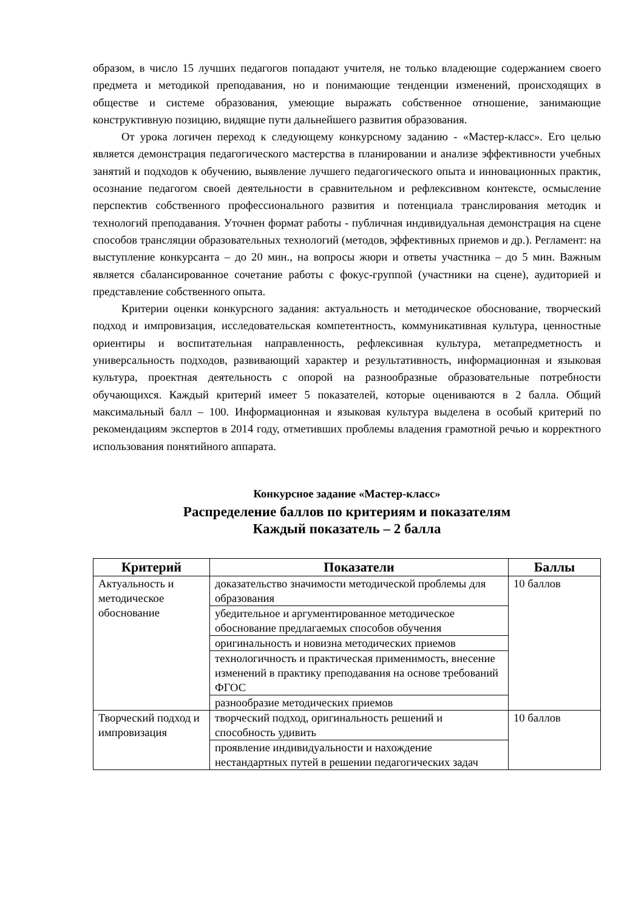образом, в число 15 лучших педагогов попадают учителя, не только владеющие содержанием своего предмета и методикой преподавания, но и понимающие тенденции изменений, происходящих в обществе и системе образования, умеющие выражать собственное отношение, занимающие конструктивную позицию, видящие пути дальнейшего развития образования.
От урока логичен переход к следующему конкурсному заданию - «Мастер-класс». Его целью является демонстрация педагогического мастерства в планировании и анализе эффективности учебных занятий и подходов к обучению, выявление лучшего педагогического опыта и инновационных практик, осознание педагогом своей деятельности в сравнительном и рефлексивном контексте, осмысление перспектив собственного профессионального развития и потенциала транслирования методик и технологий преподавания. Уточнен формат работы - публичная индивидуальная демонстрация на сцене способов трансляции образовательных технологий (методов, эффективных приемов и др.). Регламент: на выступление конкурсанта – до 20 мин., на вопросы жюри и ответы участника – до 5 мин. Важным является сбалансированное сочетание работы с фокус-группой (участники на сцене), аудиторией и представление собственного опыта.
Критерии оценки конкурсного задания: актуальность и методическое обоснование, творческий подход и импровизация, исследовательская компетентность, коммуникативная культура, ценностные ориентиры и воспитательная направленность, рефлексивная культура, метапредметность и универсальность подходов, развивающий характер и результативность, информационная и языковая культура, проектная деятельность с опорой на разнообразные образовательные потребности обучающихся. Каждый критерий имеет 5 показателей, которые оцениваются в 2 балла. Общий максимальный балл – 100. Информационная и языковая культура выделена в особый критерий по рекомендациям экспертов в 2014 году, отметивших проблемы владения грамотной речью и корректного использования понятийного аппарата.
Конкурсное задание «Мастер-класс»
Распределение баллов по критериям и показателям
Каждый показатель – 2 балла
| Критерий | Показатели | Баллы |
| --- | --- | --- |
| Актуальность и методическое обоснование | доказательство значимости методической проблемы для образования | 10 баллов |
| | убедительное и аргументированное методическое обоснование предлагаемых способов обучения | |
| | оригинальность и новизна методических приемов | |
| | технологичность и практическая применимость, внесение изменений в практику преподавания на основе требований ФГОС | |
| | разнообразие методических приемов | |
| Творческий подход и импровизация | творческий подход, оригинальность решений и способность удивить | 10 баллов |
| | проявление индивидуальности и нахождение нестандартных путей в решении педагогических задач | |